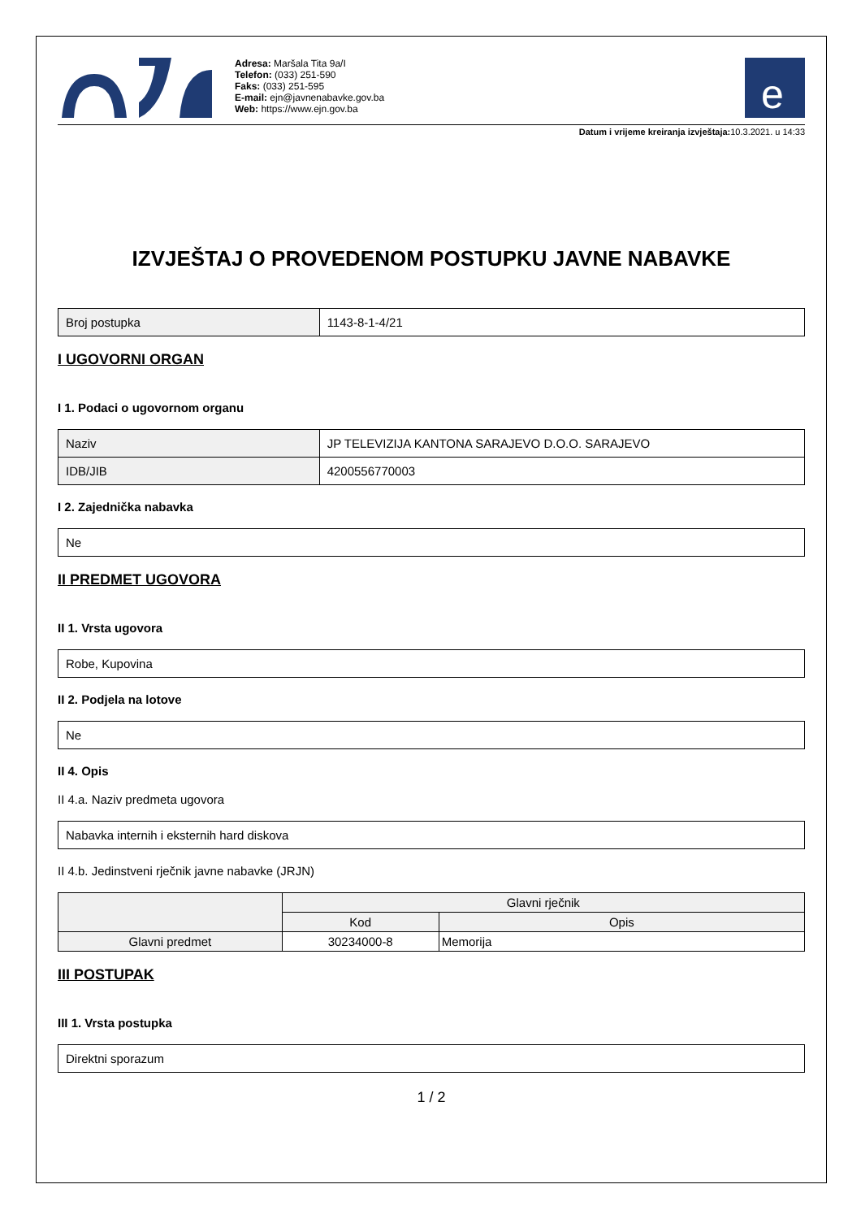Adresa: Maršala Tita 9a/I
Telefon: (033) 251-590
Faks: (033) 251-595
E-mail: ejn@javnenabavke.gov.ba
Web: https://www.ejn.gov.ba
e
Datum i vrijeme kreiranja izvještaja: 10.3.2021. u 14:33
IZVJEŠTAJ O PROVEDENOM POSTUPKU JAVNE NABAVKE
| Broj postupka | 1143-8-1-4/21 |
I UGOVORNI ORGAN
I 1. Podaci o ugovornom organu
| Naziv | JP TELEVIZIJA KANTONA SARAJEVO D.O.O. SARAJEVO |
| IDB/JIB | 4200556770003 |
I 2. Zajednička nabavka
| Ne |
II PREDMET UGOVORA
II 1. Vrsta ugovora
| Robe, Kupovina |
II 2. Podjela na lotove
| Ne |
II 4. Opis
II 4.a. Naziv predmeta ugovora
| Nabavka internih i eksternih hard diskova |
II 4.b. Jedinstveni rječnik javne nabavke (JRJN)
| | Glavni rječnik | |
| --- | --- | --- |
| | Kod | Opis |
| Glavni predmet | 30234000-8 | Memorija |
III POSTUPAK
III 1. Vrsta postupka
| Direktni sporazum |
1 / 2